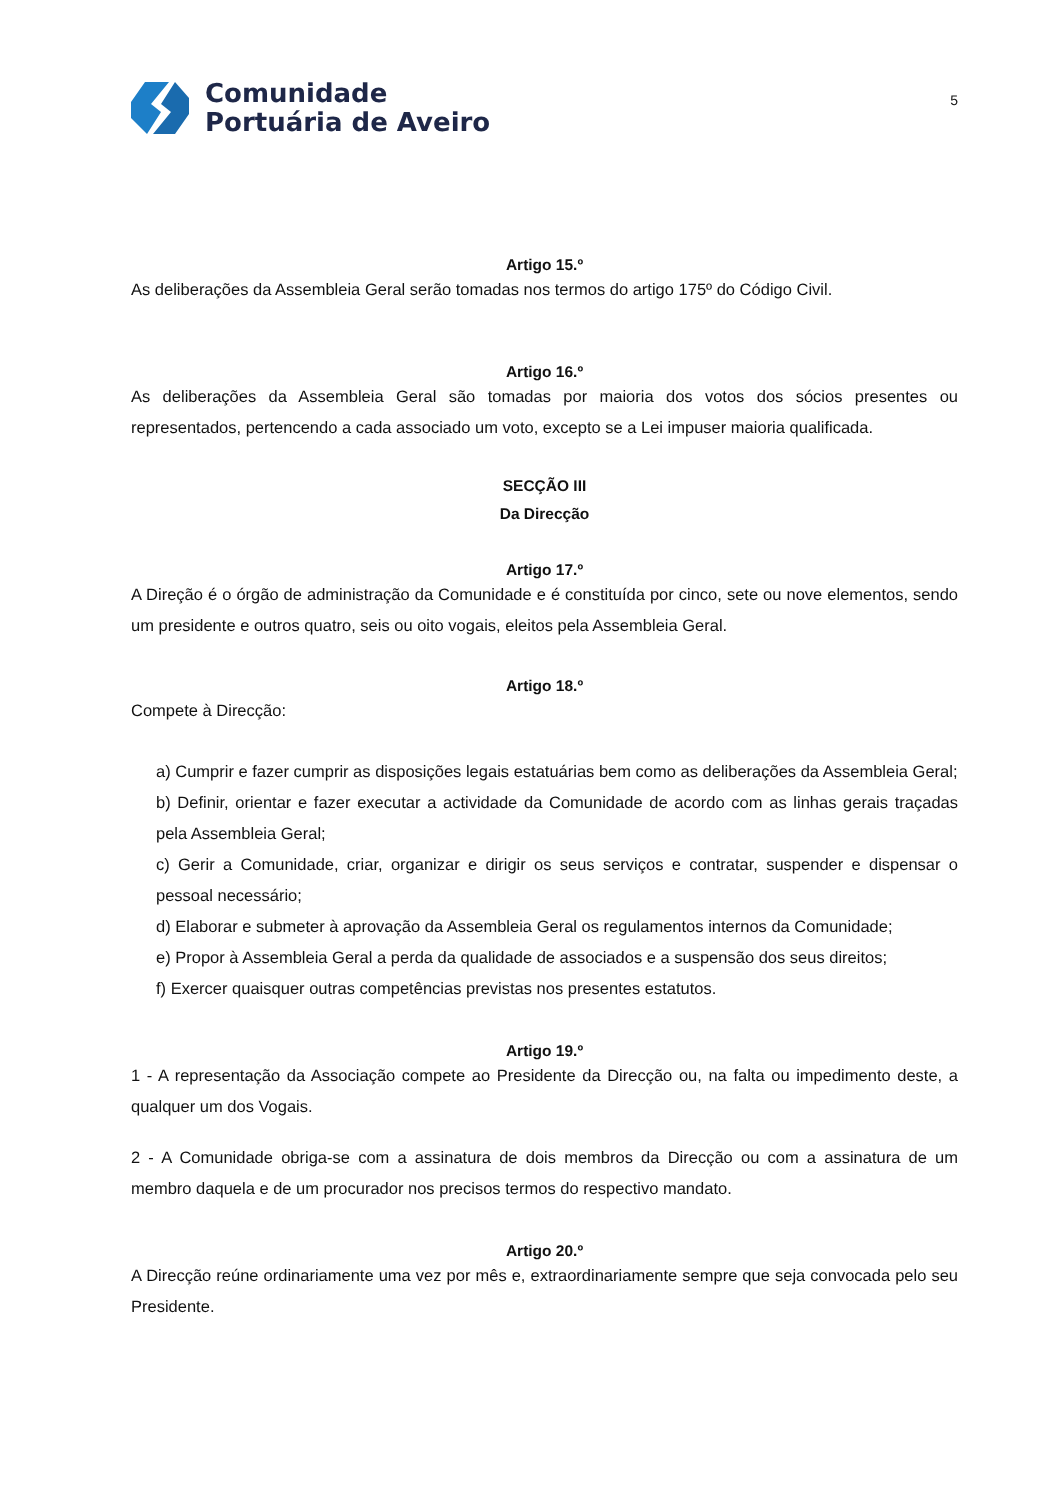Comunidade
Portuária de Aveiro
5
Artigo 15.º
As deliberações da Assembleia Geral serão tomadas nos termos do artigo 175º do Código Civil.
Artigo 16.º
As deliberações da Assembleia Geral são tomadas por maioria dos votos dos sócios presentes ou representados, pertencendo a cada associado um voto, excepto se a Lei impuser maioria qualificada.
SECÇÃO III
Da Direcção
Artigo 17.º
A Direção é o órgão de administração da Comunidade e é constituída por cinco, sete ou nove elementos, sendo um presidente e outros quatro, seis ou oito vogais, eleitos pela Assembleia Geral.
Artigo 18.º
Compete à Direcção:
a) Cumprir e fazer cumprir as disposições legais estatuárias bem como as deliberações da Assembleia Geral;
b) Definir, orientar e fazer executar a actividade da Comunidade de acordo com as linhas gerais traçadas pela Assembleia Geral;
c) Gerir a Comunidade, criar, organizar e dirigir os seus serviços e contratar, suspender e dispensar o pessoal necessário;
d) Elaborar e submeter à aprovação da Assembleia Geral os regulamentos internos da Comunidade;
e) Propor à Assembleia Geral a perda da qualidade de associados e a suspensão dos seus direitos;
f) Exercer quaisquer outras competências previstas nos presentes estatutos.
Artigo 19.º
1 - A representação da Associação compete ao Presidente da Direcção ou, na falta ou impedimento deste, a qualquer um dos Vogais.
2 - A Comunidade obriga-se com a assinatura de dois membros da Direcção ou com a assinatura de um membro daquela e de um procurador nos precisos termos do respectivo mandato.
Artigo 20.º
A Direcção reúne ordinariamente uma vez por mês e, extraordinariamente sempre que seja convocada pelo seu Presidente.